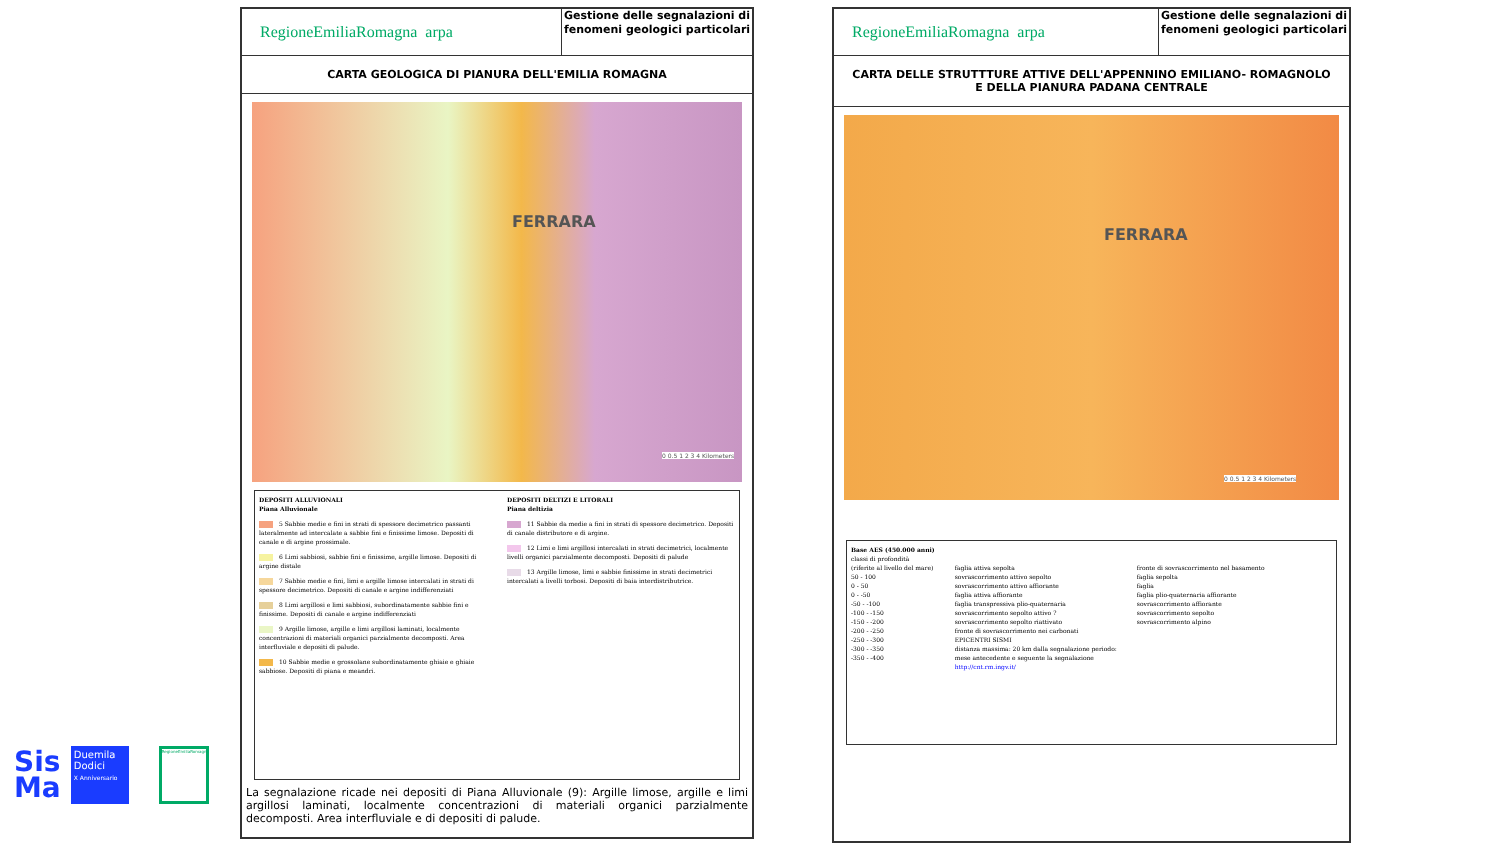RegioneEmiliaRomagna arpa
Gestione delle segnalazioni di fenomeni geologici particolari
CARTA GEOLOGICA DI PIANURA DELL'EMILIA ROMAGNA
FERRARA
0 0.5 1 2 3 4 Kilometers
DEPOSITI ALLUVIONALI
Piana Alluvionale
5 Sabbie medie e fini in strati di spessore decimetrico passanti lateralmente ad intercalate a sabbie fini e finissime limose. Depositi di canale e di argine prossimale.
6 Limi sabbiosi, sabbie fini e finissime, argille limose. Depositi di argine distale
7 Sabbie medie e fini, limi e argille limose intercalati in strati di spessore decimetrico. Depositi di canale e argine indifferenziati
8 Limi argillosi e limi sabbiosi, subordinatamente sabbie fini e finissime. Depositi di canale e argine indifferenziati
9 Argille limose, argille e limi argillosi laminati, localmente concentrazioni di materiali organici parzialmente decomposti. Area interfluviale e depositi di palude.
10 Sabbie medie e grossolane subordinatamente ghiaie e ghiaie sabbiose. Depositi di piana e meandri.
DEPOSITI DELTIZI E LITORALI
Piana deltizia
11 Sabbie da medie a fini in strati di spessore decimetrico. Depositi di canale distributore e di argine.
12 Limi e limi argillosi intercalati in strati decimetrici, localmente livelli organici parzialmente decomposti. Depositi di palude
13 Argille limose, limi e sabbie finissime in strati decimetrici intercalati a livelli torbosi. Depositi di baia interdistributrice.
La segnalazione ricade nei depositi di Piana Alluvionale (9): Argille limose, argille e limi argillosi laminati, localmente concentrazioni di materiali organici parzialmente decomposti. Area interfluviale e di depositi di palude.
RegioneEmiliaRomagna arpa
Gestione delle segnalazioni di fenomeni geologici particolari
CARTA DELLE STRUTTTURE ATTIVE DELL'APPENNINO EMILIANO- ROMAGNOLO
E DELLA PIANURA PADANA CENTRALE
FERRARA
0 0.5 1 2 3 4 Kilometers
Base AES (450.000 anni)
classi di profondità
(riferite al livello del mare)
50 - 100
0 - 50
0 - -50
-50 - -100
-100 - -150
-150 - -200
-200 - -250
-250 - -300
-300 - -350
-350 - -400
faglia attiva sepolta
sovrascorrimento attivo sepolto
sovrascorrimento attivo affiorante
faglia attiva affiorante
faglia transpressiva plio-quaternaria
sovrascorrimento sepolto attivo ?
sovrascorrimento sepolto riattivato
fronte di sovrascorrimento nei carbonati
EPICENTRI SISMI
distanza massima: 20 km dalla segnalazione periodo:
mese antecedente e seguente la segnalazione
http://cnt.rm.ingv.it/
fronte di sovrascorrimento nel basamento
faglia sepolta
faglia
faglia plio-quaternaria affiorante
sovrascorrimento affiorante
sovrascorrimento sepolto
sovrascorrimento alpino
Sis
Ma
Duemila
Dodici
X Anniversario
RegioneEmiliaRomagna